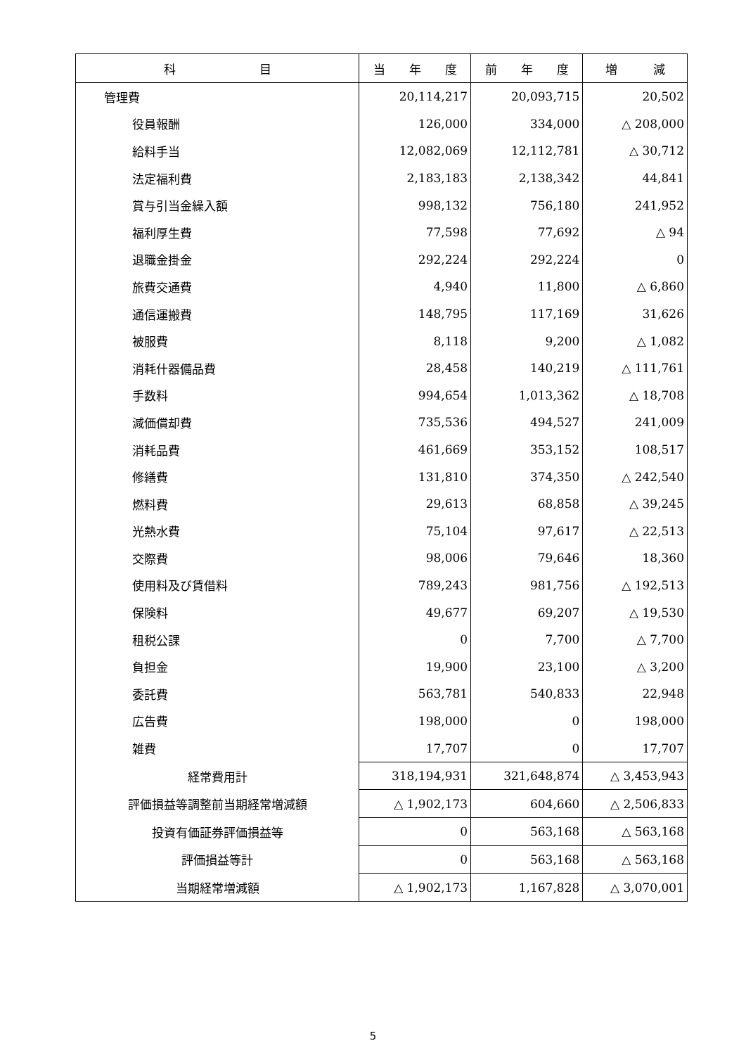| 科 目 | 当 年 度 | 前 年 度 | 増 減 |
| --- | --- | --- | --- |
| 管理費 | 20,114,217 | 20,093,715 | 20,502 |
| 役員報酬 | 126,000 | 334,000 | △ 208,000 |
| 給料手当 | 12,082,069 | 12,112,781 | △ 30,712 |
| 法定福利費 | 2,183,183 | 2,138,342 | 44,841 |
| 賞与引当金繰入額 | 998,132 | 756,180 | 241,952 |
| 福利厚生費 | 77,598 | 77,692 | △ 94 |
| 退職金掛金 | 292,224 | 292,224 | 0 |
| 旅費交通費 | 4,940 | 11,800 | △ 6,860 |
| 通信運搬費 | 148,795 | 117,169 | 31,626 |
| 被服費 | 8,118 | 9,200 | △ 1,082 |
| 消耗什器備品費 | 28,458 | 140,219 | △ 111,761 |
| 手数料 | 994,654 | 1,013,362 | △ 18,708 |
| 減価償却費 | 735,536 | 494,527 | 241,009 |
| 消耗品費 | 461,669 | 353,152 | 108,517 |
| 修繕費 | 131,810 | 374,350 | △ 242,540 |
| 燃料費 | 29,613 | 68,858 | △ 39,245 |
| 光熱水費 | 75,104 | 97,617 | △ 22,513 |
| 交際費 | 98,006 | 79,646 | 18,360 |
| 使用料及び賃借料 | 789,243 | 981,756 | △ 192,513 |
| 保険料 | 49,677 | 69,207 | △ 19,530 |
| 租税公課 | 0 | 7,700 | △ 7,700 |
| 負担金 | 19,900 | 23,100 | △ 3,200 |
| 委託費 | 563,781 | 540,833 | 22,948 |
| 広告費 | 198,000 | 0 | 198,000 |
| 雑費 | 17,707 | 0 | 17,707 |
| 経常費用計 | 318,194,931 | 321,648,874 | △ 3,453,943 |
| 評価損益等調整前当期経常増減額 | △ 1,902,173 | 604,660 | △ 2,506,833 |
| 投資有価証券評価損益等 | 0 | 563,168 | △ 563,168 |
| 評価損益等計 | 0 | 563,168 | △ 563,168 |
| 当期経常増減額 | △ 1,902,173 | 1,167,828 | △ 3,070,001 |
5